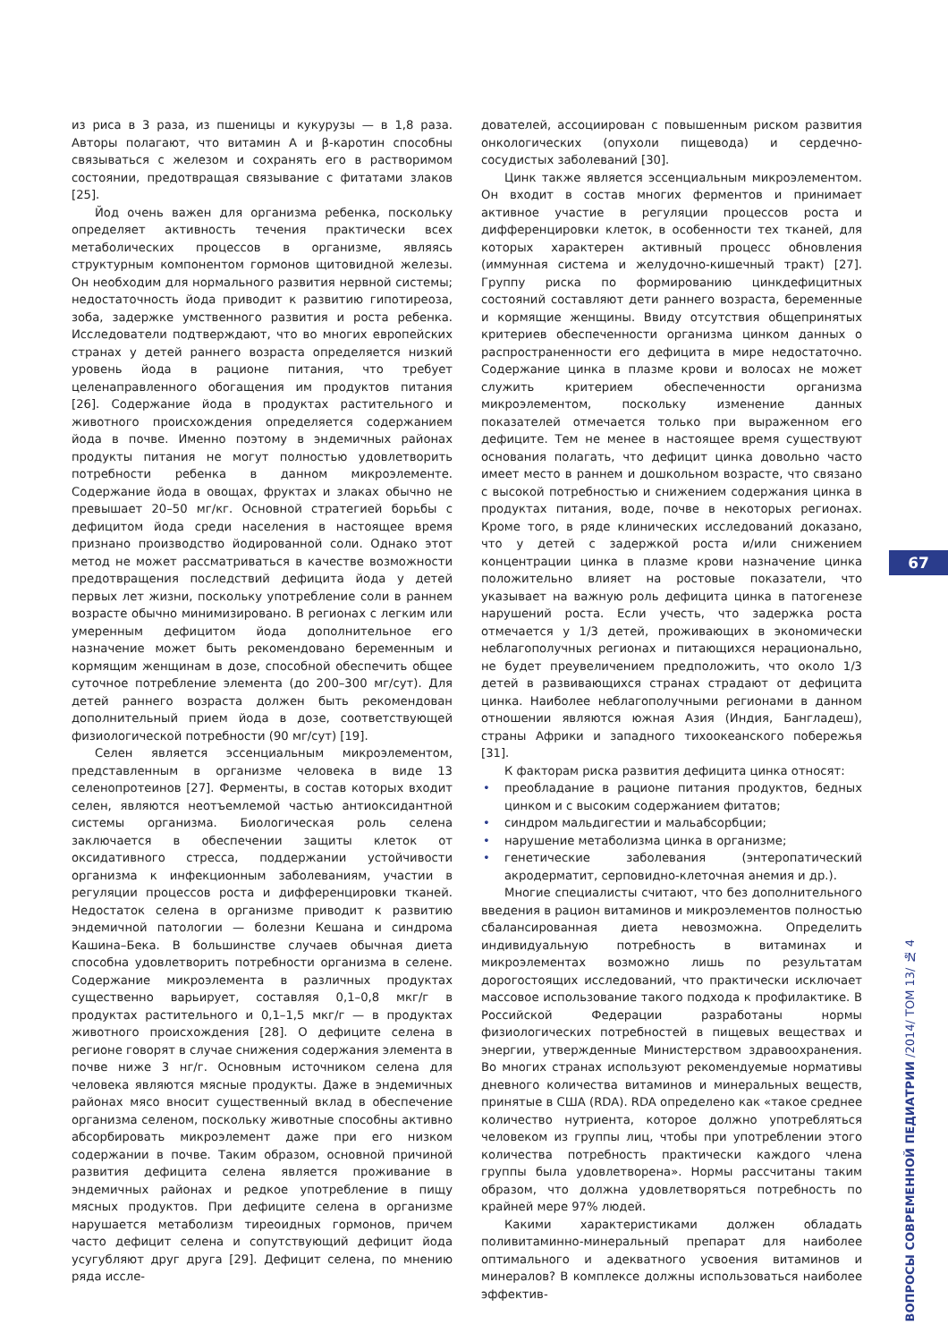из риса в 3 раза, из пшеницы и кукурузы — в 1,8 раза. Авторы полагают, что витамин А и β-каротин способны связываться с железом и сохранять его в растворимом состоянии, предотвращая связывание с фитатами злаков [25].
Йод очень важен для организма ребенка, поскольку определяет активность течения практически всех метаболических процессов в организме, являясь структурным компонентом гормонов щитовидной железы. Он необходим для нормального развития нервной системы; недостаточность йода приводит к развитию гипотиреоза, зоба, задержке умственного развития и роста ребенка. Исследователи подтверждают, что во многих европейских странах у детей раннего возраста определяется низкий уровень йода в рационе питания, что требует целенаправленного обогащения им продуктов питания [26]. Содержание йода в продуктах растительного и животного происхождения определяется содержанием йода в почве. Именно поэтому в эндемичных районах продукты питания не могут полностью удовлетворить потребности ребенка в данном микроэлементе. Содержание йода в овощах, фруктах и злаках обычно не превышает 20–50 мг/кг. Основной стратегией борьбы с дефицитом йода среди населения в настоящее время признано производство йодированной соли. Однако этот метод не может рассматриваться в качестве возможности предотвращения последствий дефицита йода у детей первых лет жизни, поскольку употребление соли в раннем возрасте обычно минимизировано. В регионах с легким или умеренным дефицитом йода дополнительное его назначение может быть рекомендовано беременным и кормящим женщинам в дозе, способной обеспечить общее суточное потребление элемента (до 200–300 мг/сут). Для детей раннего возраста должен быть рекомендован дополнительный прием йода в дозе, соответствующей физиологической потребности (90 мг/сут) [19].
Селен является эссенциальным микроэлементом, представленным в организме человека в виде 13 селенопротеинов [27]. Ферменты, в состав которых входит селен, являются неотъемлемой частью антиоксидантной системы организма. Биологическая роль селена заключается в обеспечении защиты клеток от оксидативного стресса, поддержании устойчивости организма к инфекционным заболеваниям, участии в регуляции процессов роста и дифференцировки тканей. Недостаток селена в организме приводит к развитию эндемичной патологии — болезни Кешана и синдрома Кашина–Бека. В большинстве случаев обычная диета способна удовлетворить потребности организма в селене. Содержание микроэлемента в различных продуктах существенно варьирует, составляя 0,1–0,8 мкг/г в продуктах растительного и 0,1–1,5 мкг/г — в продуктах животного происхождения [28]. О дефиците селена в регионе говорят в случае снижения содержания элемента в почве ниже 3 нг/г. Основным источником селена для человека являются мясные продукты. Даже в эндемичных районах мясо вносит существенный вклад в обеспечение организма селеном, поскольку животные способны активно абсорбировать микроэлемент даже при его низком содержании в почве. Таким образом, основной причиной развития дефицита селена является проживание в эндемичных районах и редкое употребление в пищу мясных продуктов. При дефиците селена в организме нарушается метаболизм тиреоидных гормонов, причем часто дефицит селена и сопутствующий дефицит йода усугубляют друг друга [29]. Дефицит селена, по мнению ряда иссле-
дователей, ассоциирован с повышенным риском развития онкологических (опухоли пищевода) и сердечно-сосудистых заболеваний [30].
Цинк также является эссенциальным микроэлементом. Он входит в состав многих ферментов и принимает активное участие в регуляции процессов роста и дифференцировки клеток, в особенности тех тканей, для которых характерен активный процесс обновления (иммунная система и желудочно-кишечный тракт) [27]. Группу риска по формированию цинкдефицитных состояний составляют дети раннего возраста, беременные и кормящие женщины. Ввиду отсутствия общепринятых критериев обеспеченности организма цинком данных о распространенности его дефицита в мире недостаточно. Содержание цинка в плазме крови и волосах не может служить критерием обеспеченности организма микроэлементом, поскольку изменение данных показателей отмечается только при выраженном его дефиците. Тем не менее в настоящее время существуют основания полагать, что дефицит цинка довольно часто имеет место в раннем и дошкольном возрасте, что связано с высокой потребностью и снижением содержания цинка в продуктах питания, воде, почве в некоторых регионах. Кроме того, в ряде клинических исследований доказано, что у детей с задержкой роста и/или снижением концентрации цинка в плазме крови назначение цинка положительно влияет на ростовые показатели, что указывает на важную роль дефицита цинка в патогенезе нарушений роста. Если учесть, что задержка роста отмечается у 1/3 детей, проживающих в экономически неблагополучных регионах и питающихся нерационально, не будет преувеличением предположить, что около 1/3 детей в развивающихся странах страдают от дефицита цинка. Наиболее неблагополучными регионами в данном отношении являются южная Азия (Индия, Бангладеш), страны Африки и западного тихоокеанского побережья [31].
К факторам риска развития дефицита цинка относят:
• преобладание в рационе питания продуктов, бедных цинком и с высоким содержанием фитатов;
• синдром мальдигестии и мальабсорбции;
• нарушение метаболизма цинка в организме;
• генетические заболевания (энтеропатический акродерматит, серповидно-клеточная анемия и др.).
Многие специалисты считают, что без дополнительного введения в рацион витаминов и микроэлементов полностью сбалансированная диета невозможна. Определить индивидуальную потребность в витаминах и микроэлементах возможно лишь по результатам дорогостоящих исследований, что практически исключает массовое использование такого подхода к профилактике. В Российской Федерации разработаны нормы физиологических потребностей в пищевых веществах и энергии, утвержденные Министерством здравоохранения. Во многих странах используют рекомендуемые нормативы дневного количества витаминов и минеральных веществ, принятые в США (RDA). RDA определено как «такое среднее количество нутриента, которое должно употребляться человеком из группы лиц, чтобы при употреблении этого количества потребность практически каждого члена группы была удовлетворена». Нормы рассчитаны таким образом, что должна удовлетворяться потребность по крайней мере 97% людей.
Какими характеристиками должен обладать поливитаминно-минеральный препарат для наиболее оптимального и адекватного усвоения витаминов и минералов? В комплексе должны использоваться наиболее эффектив-
67
ВОПРОСЫ СОВРЕМЕННОЙ ПЕДИАТРИИ /2014/ ТОМ 13/ № 4